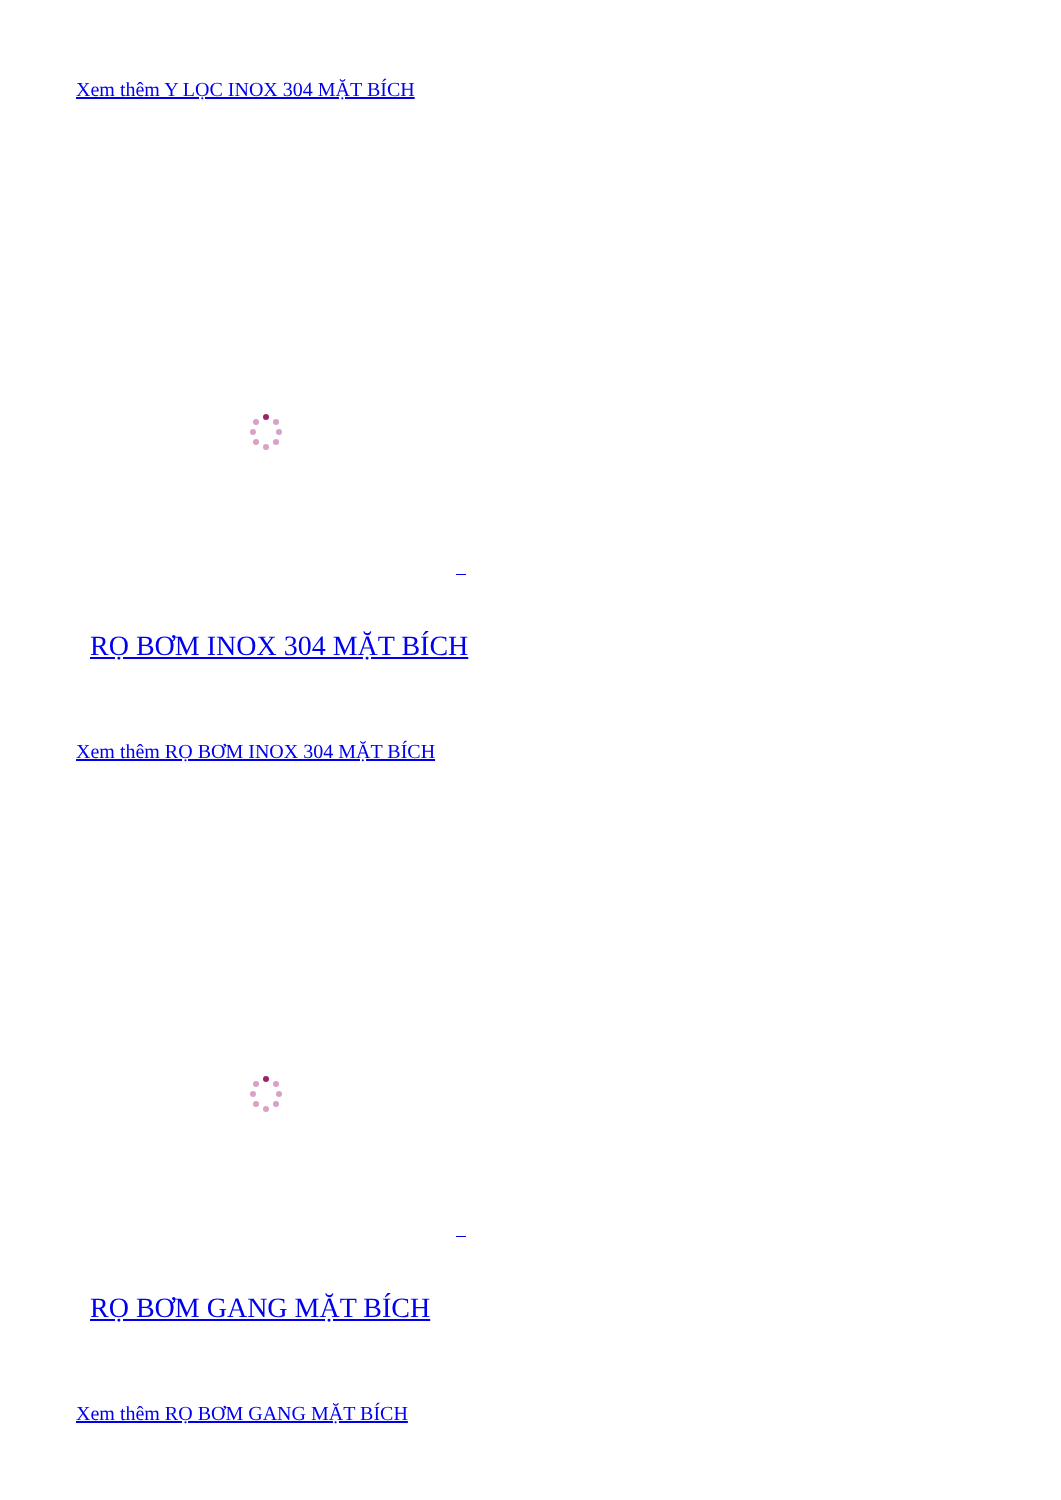Xem thêm Y LỌC INOX 304 MẶT BÍCH
RỌ BƠM INOX 304 MẶT BÍCH
Xem thêm RỌ BƠM INOX 304 MẶT BÍCH
RỌ BƠM GANG MẶT BÍCH
Xem thêm RỌ BƠM GANG MẶT BÍCH